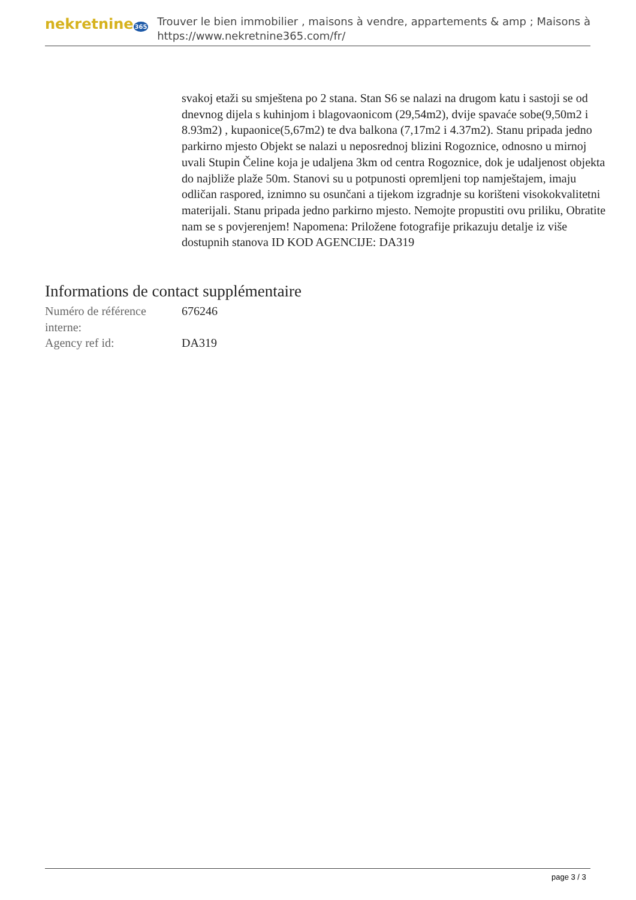nekretnine365
Trouver le bien immobilier , maisons à vendre, appartements & amp ; Maisons à
https://www.nekretnine365.com/fr/
svakoj etaži su smještena po 2 stana. Stan S6 se nalazi na drugom katu i sastoji se od dnevnog dijela s kuhinjom i blagovaonicom (29,54m2), dvije spavaće sobe(9,50m2 i 8.93m2) , kupaonice(5,67m2) te dva balkona (7,17m2 i 4.37m2). Stanu pripada jedno parkirno mjesto Objekt se nalazi u neposrednoj blizini Rogoznice, odnosno u mirnoj uvali Stupin Čeline koja je udaljena 3km od centra Rogoznice, dok je udaljenost objekta do najbliže plaže 50m. Stanovi su u potpunosti opremljeni top namještajem, imaju odličan raspored, iznimno su osunčani a tijekom izgradnje su korišteni visokokvalitetni materijali. Stanu pripada jedno parkirno mjesto. Nemojte propustiti ovu priliku, Obratite nam se s povjerenjem! Napomena: Priložene fotografije prikazuju detalje iz više dostupnih stanova ID KOD AGENCIJE: DA319
Informations de contact supplémentaire
| Numéro de référence interne: | 676246 |
| Agency ref id: | DA319 |
page 3 / 3